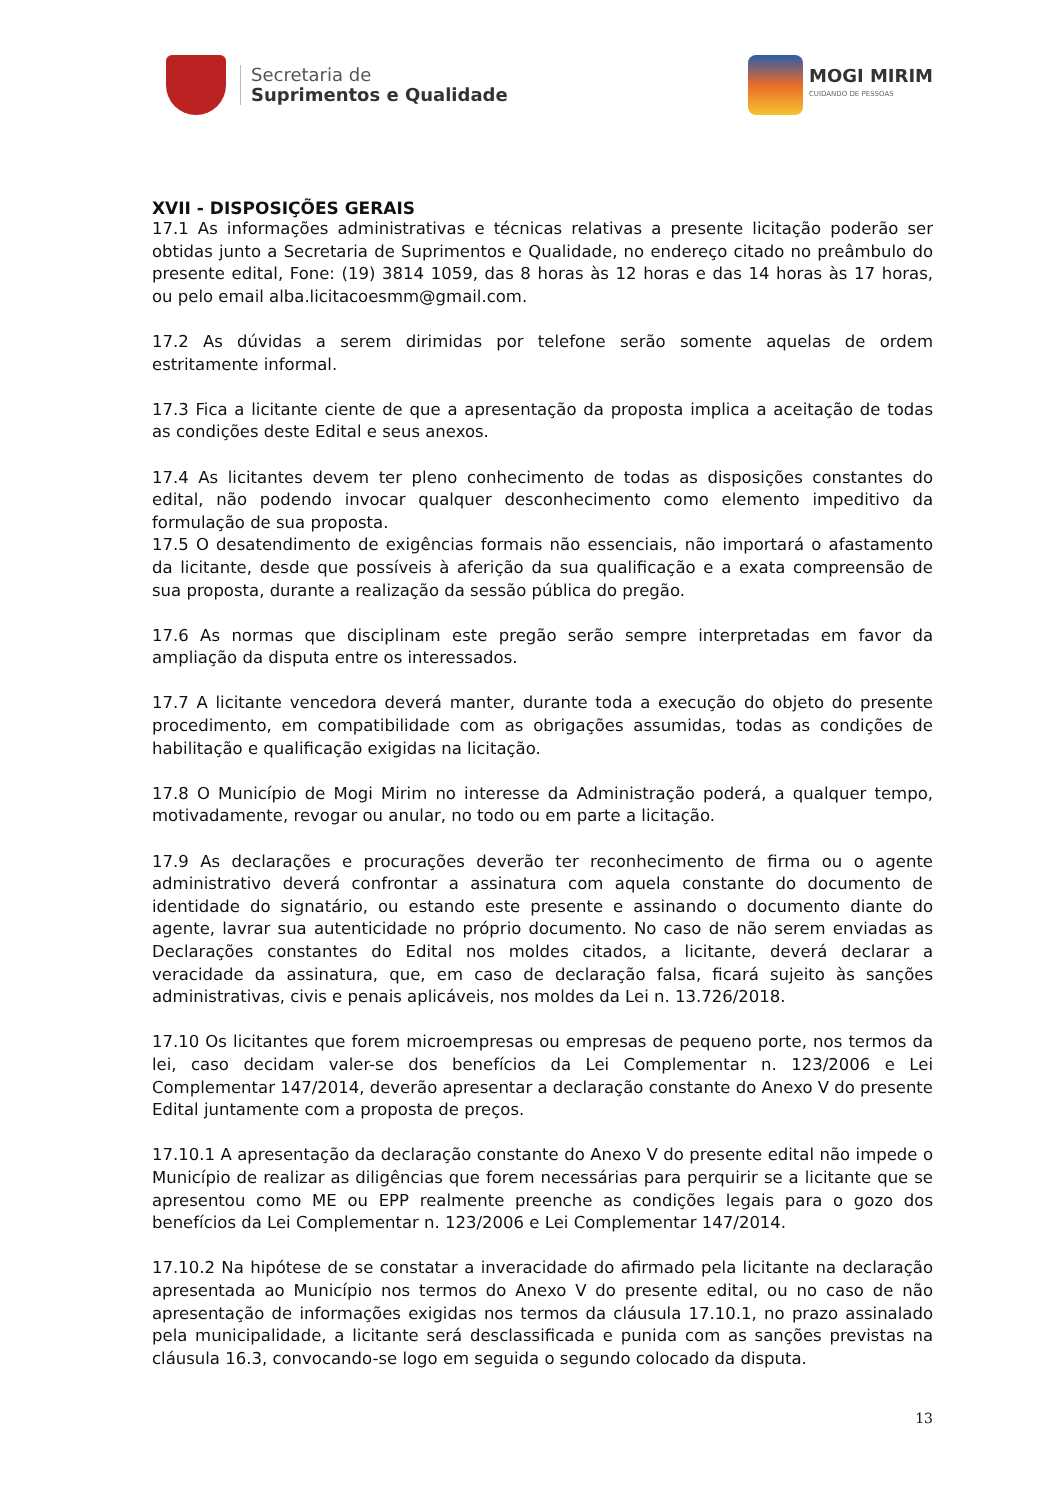Secretaria de
Suprimentos e Qualidade
MOGI MIRIM
CUIDANDO DE PESSOAS
XVII - DISPOSIÇÕES GERAIS
17.1 As informações administrativas e técnicas relativas a presente licitação poderão ser obtidas junto a Secretaria de Suprimentos e Qualidade, no endereço citado no preâmbulo do presente edital, Fone: (19) 3814 1059, das 8 horas às 12 horas e das 14 horas às 17 horas, ou pelo email alba.licitacoesmm@gmail.com.
17.2 As dúvidas a serem dirimidas por telefone serão somente aquelas de ordem estritamente informal.
17.3 Fica a licitante ciente de que a apresentação da proposta implica a aceitação de todas as condições deste Edital e seus anexos.
17.4 As licitantes devem ter pleno conhecimento de todas as disposições constantes do edital, não podendo invocar qualquer desconhecimento como elemento impeditivo da formulação de sua proposta.
17.5 O desatendimento de exigências formais não essenciais, não importará o afastamento da licitante, desde que possíveis à aferição da sua qualificação e a exata compreensão de sua proposta, durante a realização da sessão pública do pregão.
17.6 As normas que disciplinam este pregão serão sempre interpretadas em favor da ampliação da disputa entre os interessados.
17.7 A licitante vencedora deverá manter, durante toda a execução do objeto do presente procedimento, em compatibilidade com as obrigações assumidas, todas as condições de habilitação e qualificação exigidas na licitação.
17.8 O Município de Mogi Mirim no interesse da Administração poderá, a qualquer tempo, motivadamente, revogar ou anular, no todo ou em parte a licitação.
17.9 As declarações e procurações deverão ter reconhecimento de firma ou o agente administrativo deverá confrontar a assinatura com aquela constante do documento de identidade do signatário, ou estando este presente e assinando o documento diante do agente, lavrar sua autenticidade no próprio documento. No caso de não serem enviadas as Declarações constantes do Edital nos moldes citados, a licitante, deverá declarar a veracidade da assinatura, que, em caso de declaração falsa, ficará sujeito às sanções administrativas, civis e penais aplicáveis, nos moldes da Lei n. 13.726/2018.
17.10 Os licitantes que forem microempresas ou empresas de pequeno porte, nos termos da lei, caso decidam valer-se dos benefícios da Lei Complementar n. 123/2006 e Lei Complementar 147/2014, deverão apresentar a declaração constante do Anexo V do presente Edital juntamente com a proposta de preços.
17.10.1 A apresentação da declaração constante do Anexo V do presente edital não impede o Município de realizar as diligências que forem necessárias para perquirir se a licitante que se apresentou como ME ou EPP realmente preenche as condições legais para o gozo dos benefícios da Lei Complementar n. 123/2006 e Lei Complementar 147/2014.
17.10.2 Na hipótese de se constatar a inveracidade do afirmado pela licitante na declaração apresentada ao Município nos termos do Anexo V do presente edital, ou no caso de não apresentação de informações exigidas nos termos da cláusula 17.10.1, no prazo assinalado pela municipalidade, a licitante será desclassificada e punida com as sanções previstas na cláusula 16.3, convocando-se logo em seguida o segundo colocado da disputa.
13